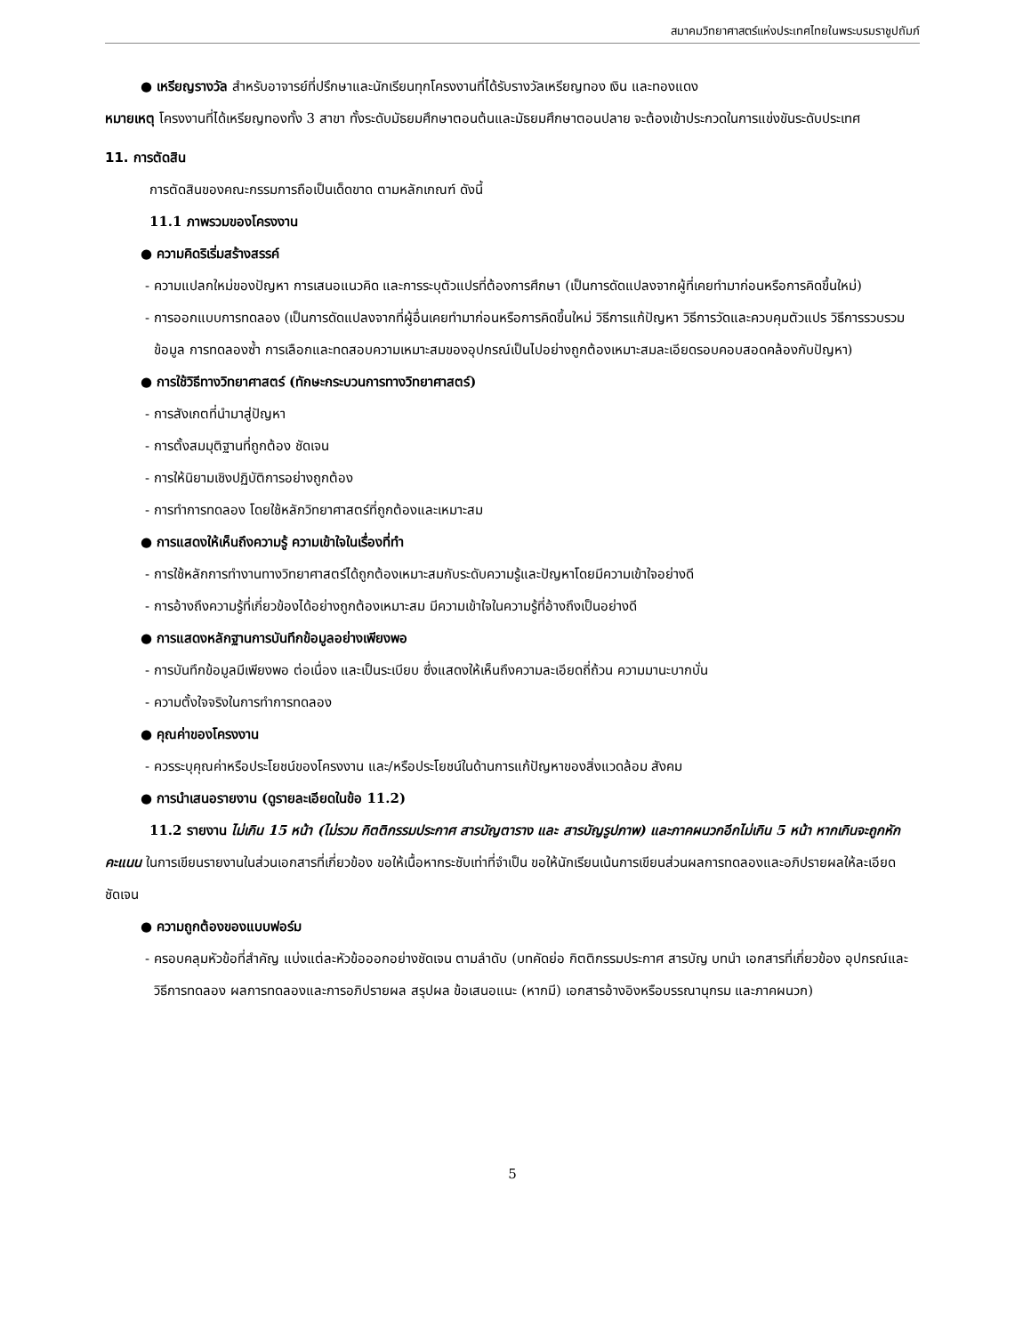สมาคมวิทยาศาสตร์แห่งประเทศไทยในพระบรมราชูปถัมภ์
● เหรียญรางวัล สำหรับอาจารย์ที่ปรึกษาและนักเรียนทุกโครงงานที่ได้รับรางวัลเหรียญทอง เงิน และทองแดง
หมายเหตุ โครงงานที่ได้เหรียญทองทั้ง 3 สาขา ทั้งระดับมัธยมศึกษาตอนต้นและมัธยมศึกษาตอนปลาย จะต้องเข้าประกวดในการแข่งขันระดับประเทศ
11. การตัดสิน
การตัดสินของคณะกรรมการถือเป็นเด็ดขาด ตามหลักเกณฑ์ ดังนี้
11.1 ภาพรวมของโครงงาน
● ความคิดริเริ่มสร้างสรรค์
- ความแปลกใหม่ของปัญหา การเสนอแนวคิด และการระบุตัวแปรที่ต้องการศึกษา (เป็นการดัดแปลงจากผู้ที่เคยทำมาก่อนหรือการคิดขึ้นใหม่)
- การออกแบบการทดลอง (เป็นการดัดแปลงจากที่ผู้อื่นเคยทำมาก่อนหรือการคิดขึ้นใหม่ วิธีการแก้ปัญหา วิธีการวัดและควบคุมตัวแปร วิธีการรวบรวมข้อมูล การทดลองซ้ำ การเลือกและทดสอบความเหมาะสมของอุปกรณ์เป็นไปอย่างถูกต้องเหมาะสมละเอียดรอบคอบสอดคล้องกับปัญหา)
● การใช้วิธีทางวิทยาศาสตร์ (ทักษะกระบวนการทางวิทยาศาสตร์)
- การสังเกตที่นำมาสู่ปัญหา
- การตั้งสมมุติฐานที่ถูกต้อง ชัดเจน
- การให้นิยามเชิงปฏิบัติการอย่างถูกต้อง
- การทำการทดลอง โดยใช้หลักวิทยาศาสตร์ที่ถูกต้องและเหมาะสม
● การแสดงให้เห็นถึงความรู้ ความเข้าใจในเรื่องที่ทำ
- การใช้หลักการทำงานทางวิทยาศาสตร์ได้ถูกต้องเหมาะสมกับระดับความรู้และปัญหาโดยมีความเข้าใจอย่างดี
- การอ้างถึงความรู้ที่เกี่ยวข้องได้อย่างถูกต้องเหมาะสม มีความเข้าใจในความรู้ที่อ้างถึงเป็นอย่างดี
● การแสดงหลักฐานการบันทึกข้อมูลอย่างเพียงพอ
- การบันทึกข้อมูลมีเพียงพอ ต่อเนื่อง และเป็นระเบียบ ซึ่งแสดงให้เห็นถึงความละเอียดถี่ถ้วน ความมานะบากบั่น
- ความตั้งใจจริงในการทำการทดลอง
● คุณค่าของโครงงาน
- ควรระบุคุณค่าหรือประโยชน์ของโครงงาน และ/หรือประโยชน์ในด้านการแก้ปัญหาของสิ่งแวดล้อม สังคม
● การนำเสนอรายงาน (ดูรายละเอียดในข้อ 11.2)
11.2 รายงาน ไม่เกิน 15 หน้า (ไม่รวม กิตติกรรมประกาศ สารบัญตาราง และ สารบัญรูปภาพ) และภาคผนวกอีกไม่เกิน 5 หน้า หากเกินจะถูกหักคะแนน ในการเขียนรายงานในส่วนเอกสารที่เกี่ยวข้อง ขอให้เนื้อหากระชับเท่าที่จำเป็น ขอให้นักเรียนเน้นการเขียนส่วนผลการทดลองและอภิปรายผลให้ละเอียดชัดเจน
● ความถูกต้องของแบบฟอร์ม
- ครอบคลุมหัวข้อที่สำคัญ แบ่งแต่ละหัวข้อออกอย่างชัดเจน ตามลำดับ (บทคัดย่อ กิตติกรรมประกาศ สารบัญ บทนำ เอกสารที่เกี่ยวข้อง อุปกรณ์และวิธีการทดลอง ผลการทดลองและการอภิปรายผล สรุปผล ข้อเสนอแนะ (หากมี) เอกสารอ้างอิงหรือบรรณานุกรม และภาคผนวก)
5